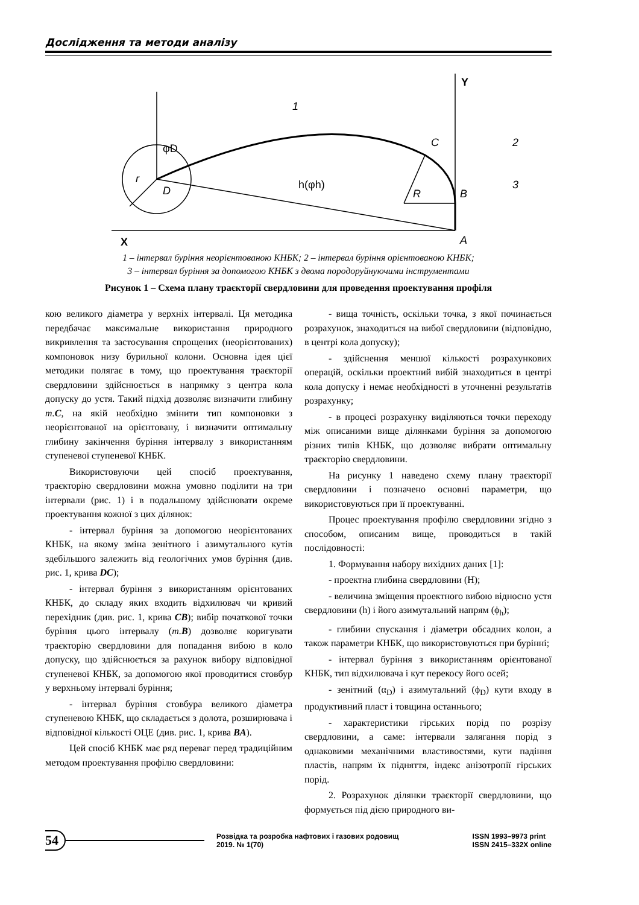Дослідження та методи аналізу
Y
X
1
2
3
C
B
A
D
r
R
φD
h(φh)
1 – інтервал буріння неорієнтованою КНБК; 2 – інтервал буріння орієнтованою КНБК;
3 – інтервал буріння за допомогою КНБК з двома породоруйнуючими інструментами
Рисунок 1 – Схема плану траєкторії свердловини для проведення проектування профіля
кою великого діаметра у верхніх інтервалі. Ця методика передбачає максимальне використання природного викривлення та застосування спрощених (неорієнтованих) компоновок низу бурильної колони. Основна ідея цієї методики полягає в тому, що проектування траєкторії свердловини здійснюється в напрямку з центра кола допуску до устя. Такий підхід дозволяє визначити глибину т.C, на якій необхідно змінити тип компоновки з неорієнтованої на орієнтовану, і визначити оптимальну глибину закінчення буріння інтервалу з використанням ступеневої ступеневої КНБК.
Використовуючи цей спосіб проектування, траєкторію свердловини можна умовно поділити на три інтервали (рис. 1) і в подальшому здійснювати окреме проектування кожної з цих ділянок:
- інтервал буріння за допомогою неорієнтованих КНБК, на якому зміна зенітного і азимутального кутів здебільшого залежить від геологічних умов буріння (див. рис. 1, крива DC);
- інтервал буріння з використанням орієнтованих КНБК, до складу яких входить відхилювач чи кривий перехідник (див. рис. 1, крива CB); вибір початкової точки буріння цього інтервалу (т.B) дозволяє коригувати траєкторію свердловини для попадання вибою в коло допуску, що здійснюється за рахунок вибору відповідної ступеневої КНБК, за допомогою якої проводитися стовбур у верхньому інтервалі буріння;
- інтервал буріння стовбура великого діаметра ступеневою КНБК, що складається з долота, розширювача і відповідної кількості ОЦЕ (див. рис. 1, крива BA).
Цей спосіб КНБК має ряд переваг перед традиційним методом проектування профілю свердловини:
- вища точність, оскільки точка, з якої починається розрахунок, знаходиться на вибої свердловини (відповідно, в центрі кола допуску);
- здійснення меншої кількості розрахункових операцій, оскільки проектний вибій знаходиться в центрі кола допуску і немає необхідності в уточненні результатів розрахунку;
- в процесі розрахунку виділяються точки переходу між описаними вище ділянками буріння за допомогою різних типів КНБК, що дозволяє вибрати оптимальну траєкторію свердловини.
На рисунку 1 наведено схему плану траєкторії свердловини і позначено основні параметри, що використовуються при її проектуванні.
Процес проектування профілю свердловини згідно з способом, описаним вище, проводиться в такій послідовності:
1. Формування набору вихідних даних [1]:
- проектна глибина свердловини (H);
- величина зміщення проектного вибою відносно устя свердловини (h) і його азимутальний напрям (ϕ<sub>h</sub>);
- глибини спускання і діаметри обсадних колон, а також параметри КНБК, що використовуються при бурінні;
- інтервал буріння з використанням орієнтованої КНБК, тип відхилювача і кут перекосу його осей;
- зенітний (α<sub>D</sub>) і азимутальний (ϕ<sub>D</sub>) кути входу в продуктивний пласт і товщина останнього;
- характеристики гірських порід по розрізу свердловини, а саме: інтервали залягання порід з однаковими механічними властивостями, кути падіння пластів, напрям їх підняття, індекс анізотропії гірських порід.
2. Розрахунок ділянки траєкторії свердловини, що формується під дією природного ви-
54 Розвідка та розробка нафтових і газових родовищ
2019. № 1(70) ISSN 1993–9973 print
ISSN 2415–332X online